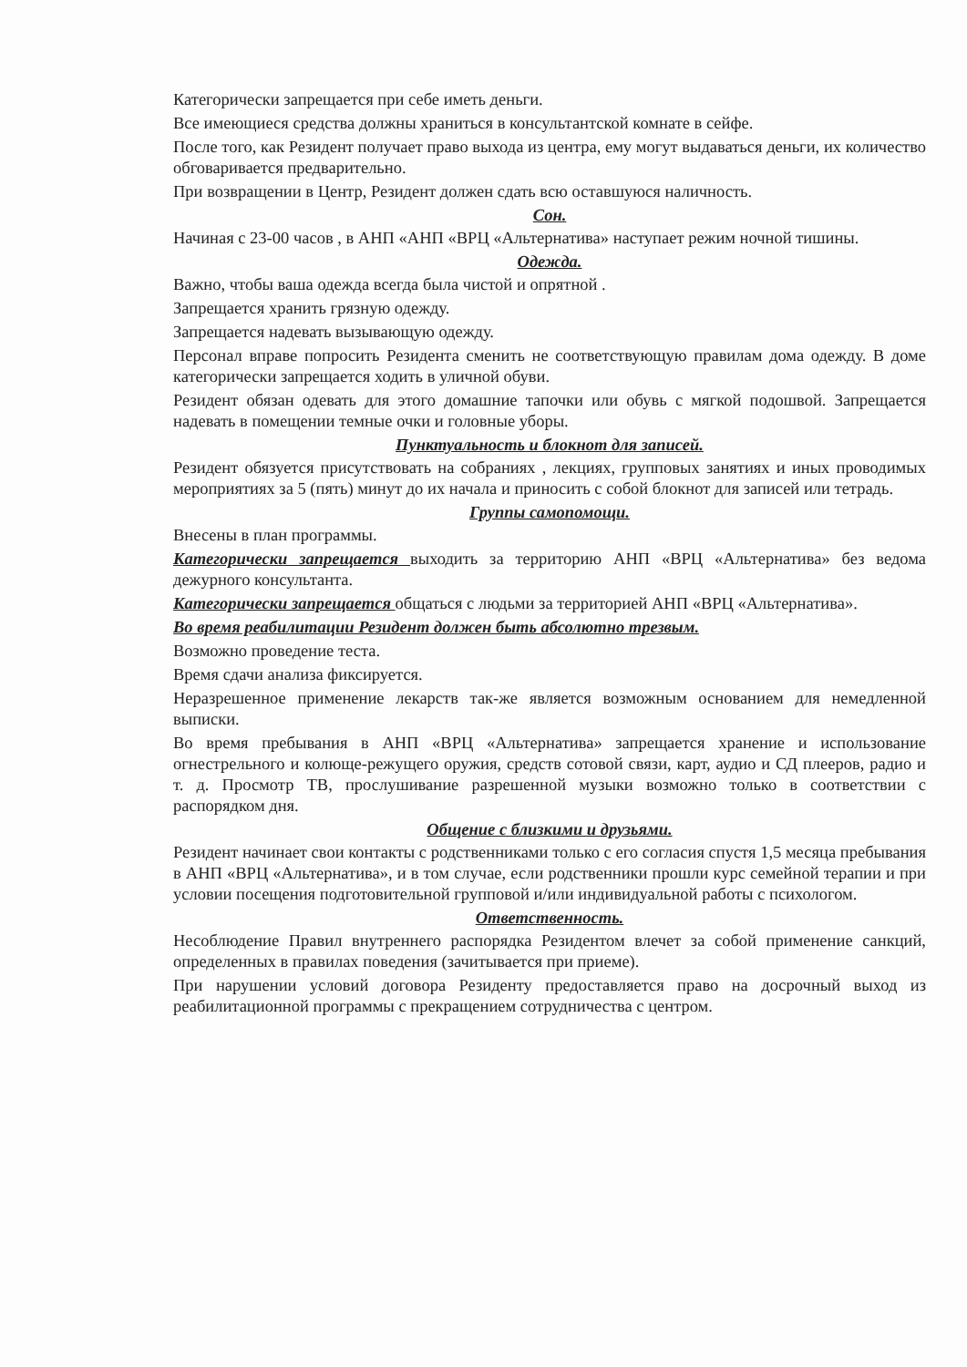Категорически запрещается при себе иметь деньги.
Все имеющиеся средства должны храниться в консультантской комнате в сейфе.
После того, как Резидент получает право выхода из центра, ему могут выдаваться деньги, их количество обговаривается предварительно.
При возвращении в Центр, Резидент должен сдать всю оставшуюся наличность.
Сон.
Начиная с 23-00 часов , в АНП «АНП «ВРЦ «Альтернатива» наступает режим ночной тишины.
Одежда.
Важно, чтобы ваша одежда всегда была чистой и опрятной .
Запрещается хранить грязную одежду.
Запрещается надевать вызывающую одежду.
Персонал вправе попросить Резидента сменить не соответствующую правилам дома одежду. В доме категорически запрещается ходить в уличной обуви.
Резидент обязан одевать для этого домашние тапочки или обувь с мягкой подошвой. Запрещается надевать в помещении темные очки и головные уборы.
Пунктуальность и блокнот для записей.
Резидент обязуется присутствовать на собраниях , лекциях, групповых занятиях и иных проводимых мероприятиях за 5 (пять) минут до их начала и приносить с собой блокнот для записей или тетрадь.
Группы самопомощи.
Внесены в план программы.
Категорически запрещается выходить за территорию АНП «ВРЦ «Альтернатива» без ведома дежурного консультанта.
Категорически запрещается общаться с людьми за территорией АНП «ВРЦ «Альтернатива».
Во время реабилитации Резидент должен быть абсолютно трезвым.
Возможно проведение теста.
Время сдачи анализа фиксируется.
Неразрешенное применение лекарств так-же является возможным основанием для немедленной выписки.
Во время пребывания в АНП «ВРЦ «Альтернатива» запрещается хранение и использование огнестрельного и колюще-режущего оружия, средств сотовой связи, карт, аудио и СД плееров, радио и т. д. Просмотр ТВ, прослушивание разрешенной музыки возможно только в соответствии с распорядком дня.
Общение с близкими и друзьями.
Резидент начинает свои контакты с родственниками только с его согласия спустя 1,5 месяца пребывания в АНП «ВРЦ «Альтернатива», и в том случае, если родственники прошли курс семейной терапии и при условии посещения подготовительной групповой и/или индивидуальной работы с психологом.
Ответственность.
Несоблюдение Правил внутреннего распорядка Резидентом влечет за собой применение санкций, определенных в правилах поведения (зачитывается при приеме).
При нарушении условий договора Резиденту предоставляется право на досрочный выход из реабилитационной программы с прекращением сотрудничества с центром.